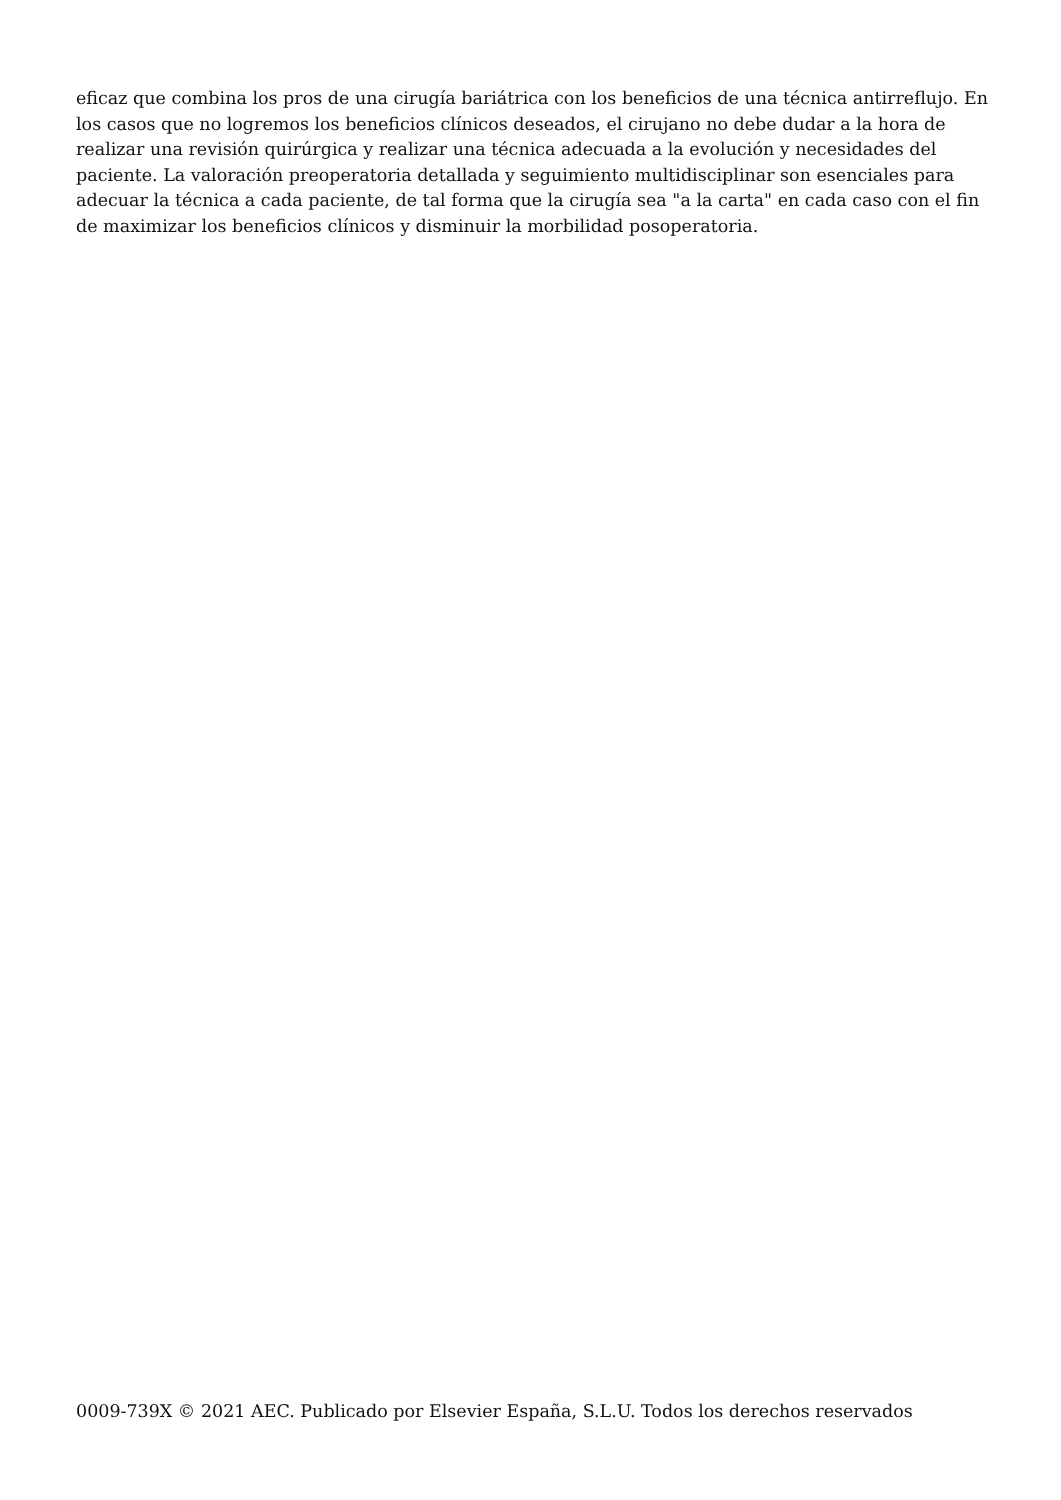eficaz que combina los pros de una cirugía bariátrica con los beneficios de una técnica antirreflujo. En los casos que no logremos los beneficios clínicos deseados, el cirujano no debe dudar a la hora de realizar una revisión quirúrgica y realizar una técnica adecuada a la evolución y necesidades del paciente. La valoración preoperatoria detallada y seguimiento multidisciplinar son esenciales para adecuar la técnica a cada paciente, de tal forma que la cirugía sea "a la carta" en cada caso con el fin de maximizar los beneficios clínicos y disminuir la morbilidad posoperatoria.
0009-739X © 2021 AEC. Publicado por Elsevier España, S.L.U. Todos los derechos reservados